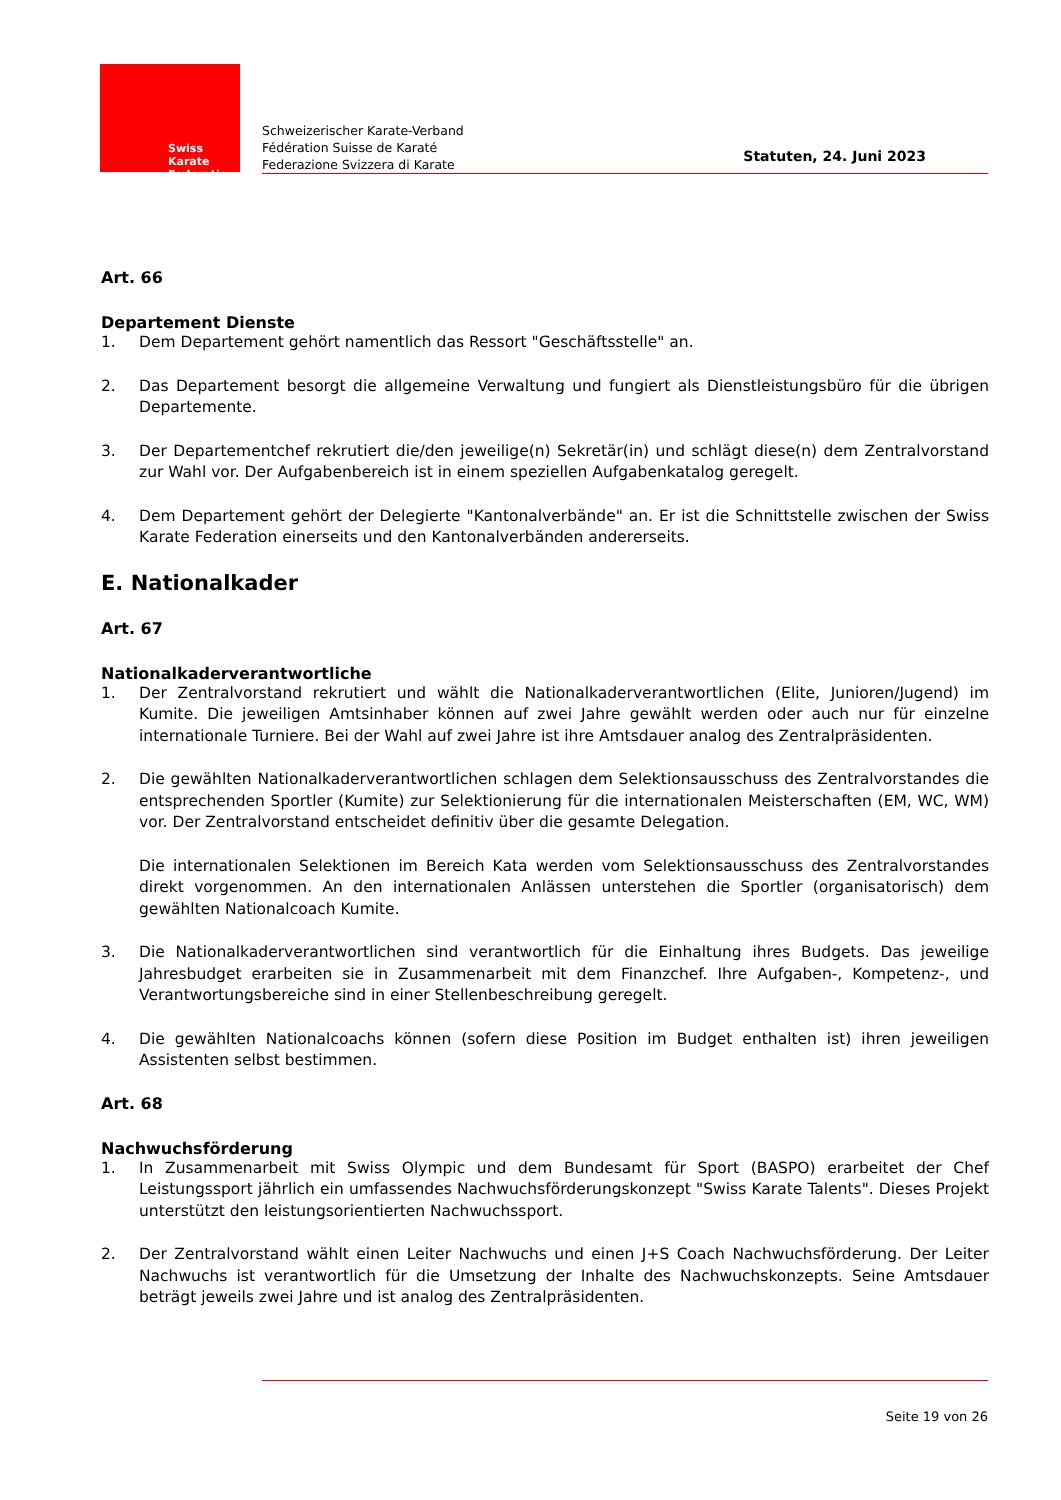Swiss Karate
Federation
Schweizerischer Karate-Verband
Fédération Suisse de Karaté
Federazione Svizzera di Karate
Statuten, 24. Juni 2023
Art. 66
Departement Dienste
1. Dem Departement gehört namentlich das Ressort "Geschäftsstelle" an.
2. Das Departement besorgt die allgemeine Verwaltung und fungiert als Dienstleistungsbüro für die übrigen Departemente.
3. Der Departementchef rekrutiert die/den jeweilige(n) Sekretär(in) und schlägt diese(n) dem Zentralvorstand zur Wahl vor. Der Aufgabenbereich ist in einem speziellen Aufgabenkatalog geregelt.
4. Dem Departement gehört der Delegierte "Kantonalverbände" an. Er ist die Schnittstelle zwischen der Swiss Karate Federation einerseits und den Kantonalverbänden andererseits.
E. Nationalkader
Art. 67
Nationalkaderverantwortliche
1. Der Zentralvorstand rekrutiert und wählt die Nationalkaderverantwortlichen (Elite, Junioren/Jugend) im Kumite. Die jeweiligen Amtsinhaber können auf zwei Jahre gewählt werden oder auch nur für einzelne internationale Turniere. Bei der Wahl auf zwei Jahre ist ihre Amtsdauer analog des Zentralpräsidenten.
2. Die gewählten Nationalkaderverantwortlichen schlagen dem Selektionsausschuss des Zentralvorstandes die entsprechenden Sportler (Kumite) zur Selektionierung für die internationalen Meisterschaften (EM, WC, WM) vor. Der Zentralvorstand entscheidet definitiv über die gesamte Delegation.
Die internationalen Selektionen im Bereich Kata werden vom Selektionsausschuss des Zentralvorstandes direkt vorgenommen. An den internationalen Anlässen unterstehen die Sportler (organisatorisch) dem gewählten Nationalcoach Kumite.
3. Die Nationalkaderverantwortlichen sind verantwortlich für die Einhaltung ihres Budgets. Das jeweilige Jahresbudget erarbeiten sie in Zusammenarbeit mit dem Finanzchef. Ihre Aufgaben-, Kompetenz-, und Verantwortungsbereiche sind in einer Stellenbeschreibung geregelt.
4. Die gewählten Nationalcoachs können (sofern diese Position im Budget enthalten ist) ihren jeweiligen Assistenten selbst bestimmen.
Art. 68
Nachwuchsförderung
1. In Zusammenarbeit mit Swiss Olympic und dem Bundesamt für Sport (BASPO) erarbeitet der Chef Leistungssport jährlich ein umfassendes Nachwuchsförderungskonzept "Swiss Karate Talents". Dieses Projekt unterstützt den leistungsorientierten Nachwuchssport.
2. Der Zentralvorstand wählt einen Leiter Nachwuchs und einen J+S Coach Nachwuchsförderung. Der Leiter Nachwuchs ist verantwortlich für die Umsetzung der Inhalte des Nachwuchskonzepts. Seine Amtsdauer beträgt jeweils zwei Jahre und ist analog des Zentralpräsidenten.
Seite 19 von 26